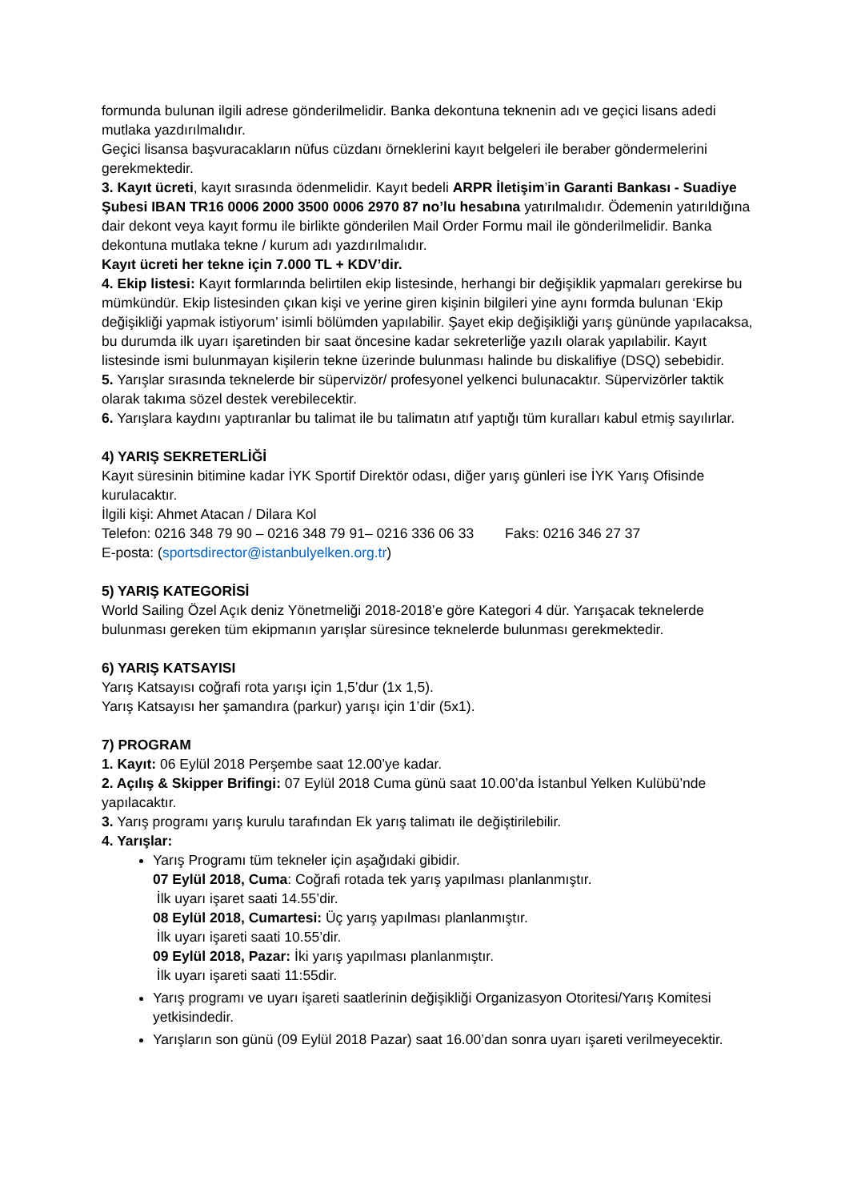formunda bulunan ilgili adrese gönderilmelidir. Banka dekontuna teknenin adı ve geçici lisans adedi mutlaka yazdırılmalıdır.
Geçici lisansa başvuracakların nüfus cüzdanı örneklerini kayıt belgeleri ile beraber göndermelerini gerekmektedir.
3. Kayıt ücreti, kayıt sırasında ödenmelidir. Kayıt bedeli ARPR İletişim’in Garanti Bankası - Suadiye Şubesi IBAN TR16 0006 2000 3500 0006 2970 87 no’lu hesabına yatırılmalıdır. Ödemenin yatırıldığına dair dekont veya kayıt formu ile birlikte gönderilen Mail Order Formu mail ile gönderilmelidir. Banka dekontuna mutlaka tekne / kurum adı yazdırılmalıdır.
Kayıt ücreti her tekne için 7.000 TL + KDV’dir.
4. Ekip listesi: Kayıt formlarında belirtilen ekip listesinde, herhangi bir değişiklik yapmaları gerekirse bu mümkündür. Ekip listesinden çıkan kişi ve yerine giren kişinin bilgileri yine aynı formda bulunan ‘Ekip değişikliği yapmak istiyorum’ isimli bölümden yapılabilir. Şayet ekip değişikliği yarış gününde yapılacaksa, bu durumda ilk uyarı işaretinden bir saat öncesine kadar sekreterliğe yazılı olarak yapılabilir. Kayıt listesinde ismi bulunmayan kişilerin tekne üzerinde bulunması halinde bu diskalifiye (DSQ) sebebidir.
5. Yarışlar sırasında teknelerde bir süpervizör/ profesyonel yelkenci bulunacaktır. Süpervizörler taktik olarak takıma sözel destek verebilecektir.
6. Yarışlara kaydını yaptıranlar bu talimat ile bu talimatın atıf yaptığı tüm kuralları kabul etmiş sayılırlar.
4) YARIŞ SEKRETERLİĞİ
Kayıt süresinin bitimine kadar İYK Sportif Direktör odası, diğer yarış günleri ise İYK Yarış Ofisinde kurulacaktır.
İlgili kişi: Ahmet Atacan / Dilara Kol
Telefon: 0216 348 79 90 – 0216 348 79 91– 0216 336 06 33 Faks: 0216 346 27 37
E-posta: (sportsdirector@istanbulyelken.org.tr)
5) YARIŞ KATEGORİSİ
World Sailing Özel Açık deniz Yönetmeliği 2018-2018’e göre Kategori 4 dür. Yarışacak teknelerde bulunması gereken tüm ekipmanın yarışlar süresince teknelerde bulunması gerekmektedir.
6) YARIŞ KATSAYISI
Yarış Katsayısı coğrafi rota yarışı için 1,5’dur (1x 1,5).
Yarış Katsayısı her şamandıra (parkur) yarışı için 1’dir (5x1).
7) PROGRAM
1. Kayıt: 06 Eylül 2018 Perşembe saat 12.00’ye kadar.
2. Açılış & Skipper Brifingi: 07 Eylül 2018 Cuma günü saat 10.00’da İstanbul Yelken Kulübü’nde yapılacaktır.
3. Yarış programı yarış kurulu tarafından Ek yarış talimatı ile değiştirilebilir.
4. Yarışlar:
Yarış Programı tüm tekneler için aşağıdaki gibidir.
07 Eylül 2018, Cuma: Coğrafi rotada tek yarış yapılması planlanmıştır.
İlk uyarı işaret saati 14.55’dir.
08 Eylül 2018, Cumartesi: Üç yarış yapılması planlanmıştır.
İlk uyarı işareti saati 10.55’dir.
09 Eylül 2018, Pazar: İki yarış yapılması planlanmıştır.
İlk uyarı işareti saati 11:55dir.
Yarış programı ve uyarı işareti saatlerinin değişikliği Organizasyon Otoritesi/Yarış Komitesi yetkisindedir.
Yarışların son günü (09 Eylül 2018 Pazar) saat 16.00’dan sonra uyarı işareti verilmeyecektir.